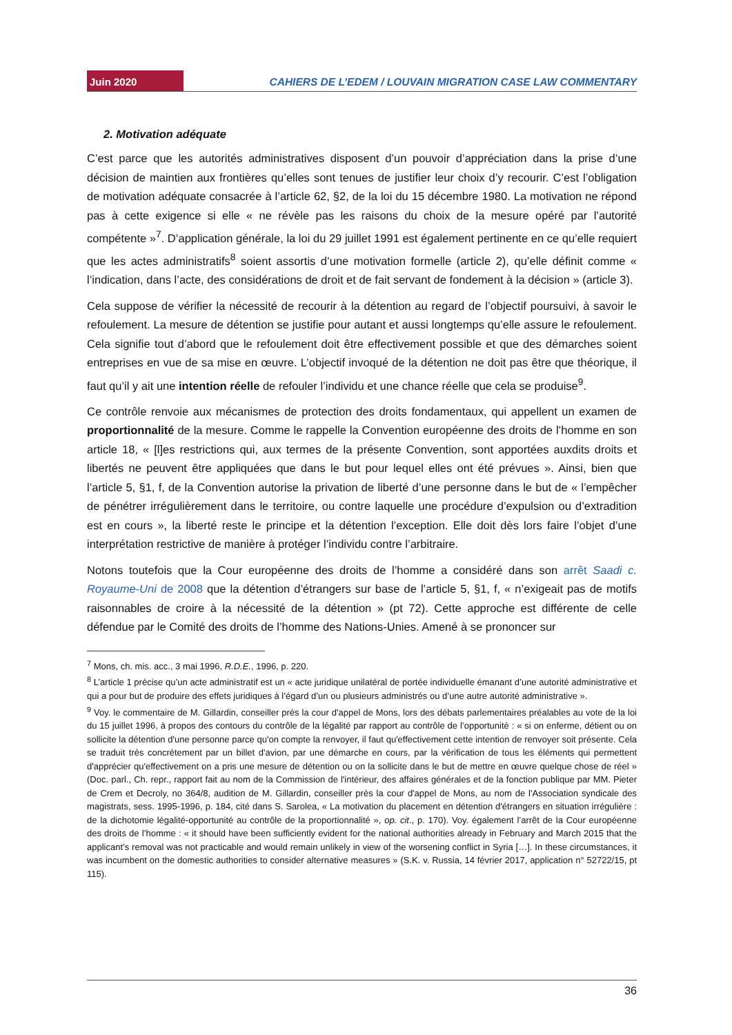Juin 2020
CAHIERS DE L’EDEM / LOUVAIN MIGRATION CASE LAW COMMENTARY
2. Motivation adéquate
C’est parce que les autorités administratives disposent d’un pouvoir d’appréciation dans la prise d’une décision de maintien aux frontières qu’elles sont tenues de justifier leur choix d’y recourir. C’est l’obligation de motivation adéquate consacrée à l’article 62, §2, de la loi du 15 décembre 1980. La motivation ne répond pas à cette exigence si elle « ne révèle pas les raisons du choix de la mesure opéré par l’autorité compétente »<sup>7</sup>. D’application générale, la loi du 29 juillet 1991 est également pertinente en ce qu’elle requiert que les actes administratifs<sup>8</sup> soient assortis d’une motivation formelle (article 2), qu’elle définit comme « l’indication, dans l’acte, des considérations de droit et de fait servant de fondement à la décision » (article 3).
Cela suppose de vérifier la nécessité de recourir à la détention au regard de l’objectif poursuivi, à savoir le refoulement. La mesure de détention se justifie pour autant et aussi longtemps qu’elle assure le refoulement. Cela signifie tout d’abord que le refoulement doit être effectivement possible et que des démarches soient entreprises en vue de sa mise en œuvre. L’objectif invoqué de la détention ne doit pas être que théorique, il faut qu’il y ait une intention réelle de refouler l’individu et une chance réelle que cela se produise<sup>9</sup>.
Ce contrôle renvoie aux mécanismes de protection des droits fondamentaux, qui appellent un examen de proportionnalité de la mesure. Comme le rappelle la Convention européenne des droits de l’homme en son article 18, « [l]es restrictions qui, aux termes de la présente Convention, sont apportées auxdits droits et libertés ne peuvent être appliquées que dans le but pour lequel elles ont été prévues ». Ainsi, bien que l’article 5, §1, f, de la Convention autorise la privation de liberté d’une personne dans le but de « l’empêcher de pénétrer irrégulièrement dans le territoire, ou contre laquelle une procédure d’expulsion ou d’extradition est en cours », la liberté reste le principe et la détention l’exception. Elle doit dès lors faire l’objet d’une interprétation restrictive de manière à protéger l’individu contre l’arbitraire.
Notons toutefois que la Cour européenne des droits de l’homme a considéré dans son arrêt Saadi c. Royaume-Uni de 2008 que la détention d’étrangers sur base de l’article 5, §1, f, « n’exigeait pas de motifs raisonnables de croire à la nécessité de la détention » (pt 72). Cette approche est différente de celle défendue par le Comité des droits de l’homme des Nations-Unies. Amené à se prononcer sur
<sup>7</sup> Mons, ch. mis. acc., 3 mai 1996, R.D.E., 1996, p. 220.
<sup>8</sup> L’article 1 précise qu’un acte administratif est un « acte juridique unilatéral de portée individuelle émanant d’une autorité administrative et qui a pour but de produire des effets juridiques à l’égard d’un ou plusieurs administrés ou d’une autre autorité administrative ».
<sup>9</sup> Voy. le commentaire de M. Gillardin, conseiller près la cour d'appel de Mons, lors des débats parlementaires préalables au vote de la loi du 15 juillet 1996, à propos des contours du contrôle de la légalité par rapport au contrôle de l’opportunité : « si on enferme, détient ou on sollicite la détention d'une personne parce qu'on compte la renvoyer, il faut qu'effectivement cette intention de renvoyer soit présente. Cela se traduit très concrètement par un billet d'avion, par une démarche en cours, par la vérification de tous les éléments qui permettent d'apprécier qu'effectivement on a pris une mesure de détention ou on la sollicite dans le but de mettre en œuvre quelque chose de réel » (Doc. parl., Ch. repr., rapport fait au nom de la Commission de l'intérieur, des affaires générales et de la fonction publique par MM. Pieter de Crem et Decroly, no 364/8, audition de M. Gillardin, conseiller près la cour d'appel de Mons, au nom de l'Association syndicale des magistrats, sess. 1995-1996, p. 184, cité dans S. Sarolea, « La motivation du placement en détention d'étrangers en situation irrégulière : de la dichotomie légalité-opportunité au contrôle de la proportionnalité », op. cit., p. 170). Voy. également l’arrêt de la Cour européenne des droits de l’homme : « it should have been sufficiently evident for the national authorities already in February and March 2015 that the applicant’s removal was not practicable and would remain unlikely in view of the worsening conflict in Syria […]. In these circumstances, it was incumbent on the domestic authorities to consider alternative measures » (S.K. v. Russia, 14 février 2017, application n° 52722/15, pt 115).
36